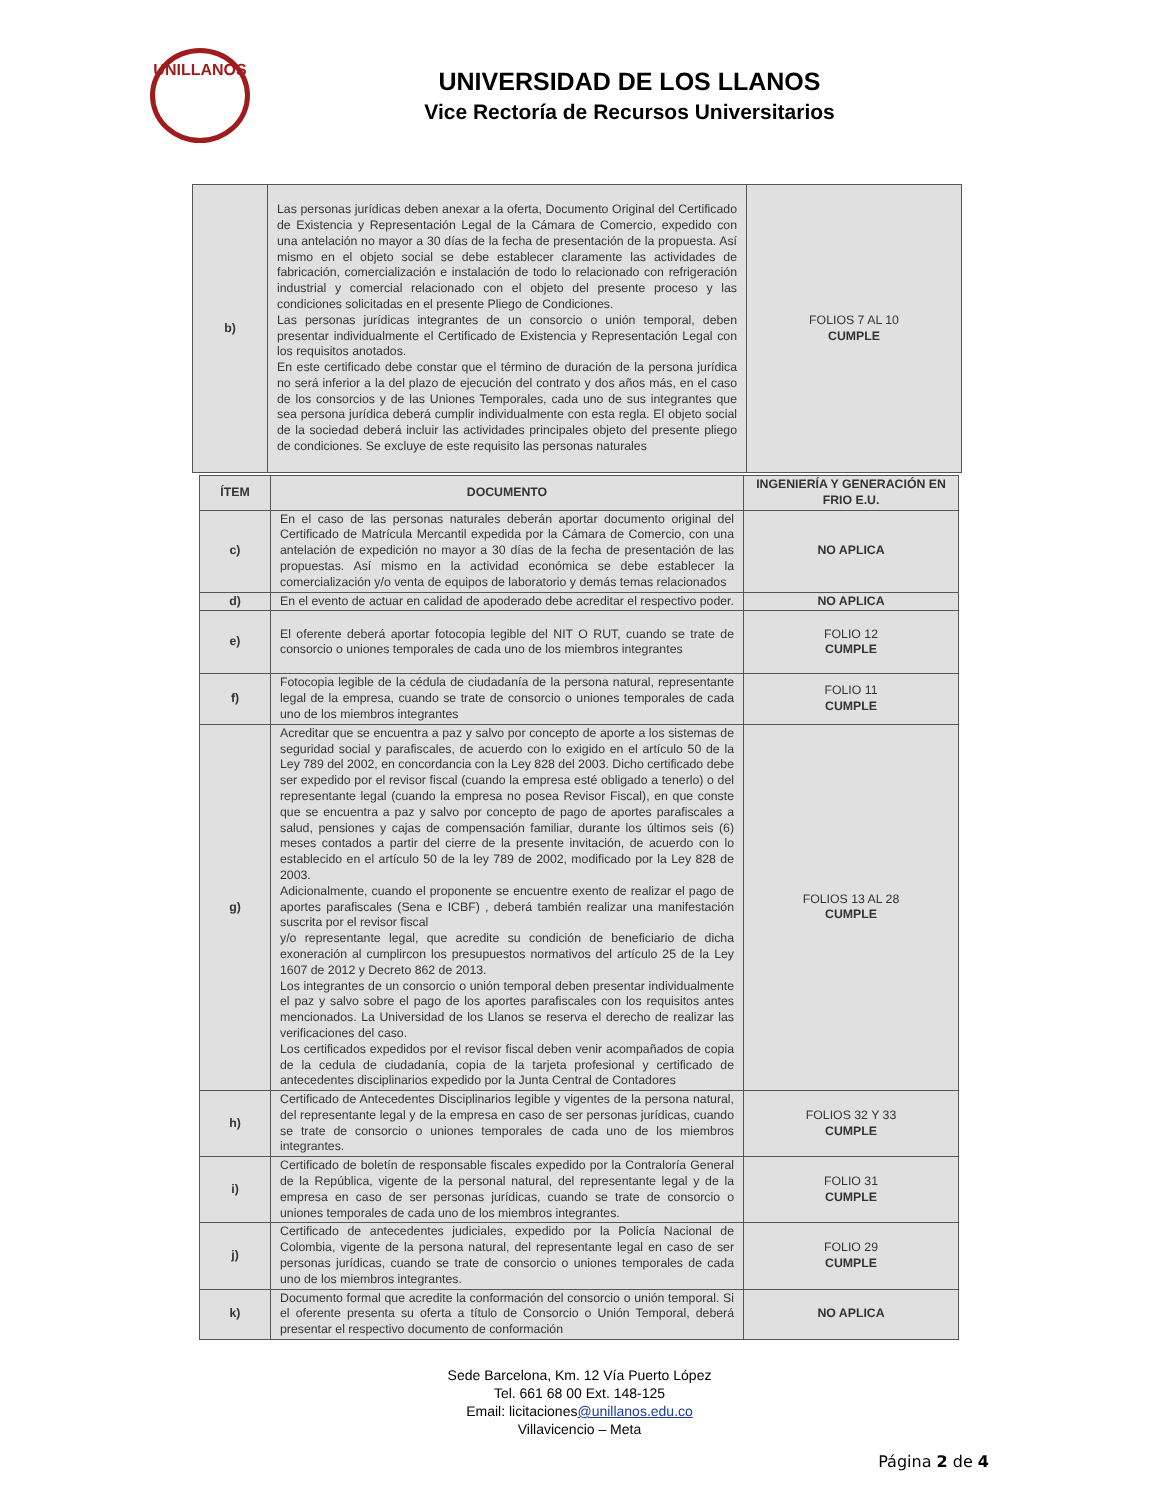UNILLANOS
UNIVERSIDAD DE LOS LLANOS
Vice Rectoría de Recursos Universitarios
| b) | Las personas jurídicas deben anexar a la oferta, Documento Original del Certificado de Existencia y Representación Legal de la Cámara de Comercio, expedido con una antelación no mayor a 30 días de la fecha de presentación de la propuesta. Así mismo en el objeto social se debe establecer claramente las actividades de fabricación, comercialización e instalación de todo lo relacionado con refrigeración industrial y comercial relacionado con el objeto del presente proceso y las condiciones solicitadas en el presente Pliego de Condiciones. Las personas jurídicas integrantes de un consorcio o unión temporal, deben presentar individualmente el Certificado de Existencia y Representación Legal con los requisitos anotados. En este certificado debe constar que el término de duración de la persona jurídica no será inferior a la del plazo de ejecución del contrato y dos años más, en el caso de los consorcios y de las Uniones Temporales, cada uno de sus integrantes que sea persona jurídica deberá cumplir individualmente con esta regla. El objeto social de la sociedad deberá incluir las actividades principales objeto del presente pliego de condiciones. Se excluye de este requisito las personas naturales | FOLIOS 7 AL 10 CUMPLE |
| ÍTEM | DOCUMENTO | INGENIERÍA Y GENERACIÓN EN FRIO E.U. |
| --- | --- | --- |
| c) | En el caso de las personas naturales deberán aportar documento original del Certificado de Matrícula Mercantil expedida por la Cámara de Comercio, con una antelación de expedición no mayor a 30 días de la fecha de presentación de las propuestas. Así mismo en la actividad económica se debe establecer la comercialización y/o venta de equipos de laboratorio y demás temas relacionados | NO APLICA |
| d) | En el evento de actuar en calidad de apoderado debe acreditar el respectivo poder. | NO APLICA |
| e) | El oferente deberá aportar fotocopia legible del NIT O RUT, cuando se trate de consorcio o uniones temporales de cada uno de los miembros integrantes | FOLIO 12 CUMPLE |
| f) | Fotocopia legible de la cédula de ciudadanía de la persona natural, representante legal de la empresa, cuando se trate de consorcio o uniones temporales de cada uno de los miembros integrantes | FOLIO 11 CUMPLE |
| g) | Acreditar que se encuentra a paz y salvo por concepto de aporte a los sistemas de seguridad social y parafiscales, de acuerdo con lo exigido en el artículo 50 de la Ley 789 del 2002, en concordancia con la Ley 828 del 2003. Dicho certificado debe ser expedido por el revisor fiscal (cuando la empresa esté obligado a tenerlo) o del representante legal (cuando la empresa no posea Revisor Fiscal), en que conste que se encuentra a paz y salvo por concepto de pago de aportes parafiscales a salud, pensiones y cajas de compensación familiar, durante los últimos seis (6) meses contados a partir del cierre de la presente invitación, de acuerdo con lo establecido en el artículo 50 de la ley 789 de 2002, modificado por la Ley 828 de 2003. Adicionalmente, cuando el proponente se encuentre exento de realizar el pago de aportes parafiscales (Sena e ICBF) , deberá también realizar una manifestación suscrita por el revisor fiscal y/o representante legal, que acredite su condición de beneficiario de dicha exoneración al cumplircon los presupuestos normativos del artículo 25 de la Ley 1607 de 2012 y Decreto 862 de 2013. Los integrantes de un consorcio o unión temporal deben presentar individualmente el paz y salvo sobre el pago de los aportes parafiscales con los requisitos antes mencionados. La Universidad de los Llanos se reserva el derecho de realizar las verificaciones del caso. Los certificados expedidos por el revisor fiscal deben venir acompañados de copia de la cedula de ciudadanía, copia de la tarjeta profesional y certificado de antecedentes disciplinarios expedido por la Junta Central de Contadores | FOLIOS 13 AL 28 CUMPLE |
| h) | Certificado de Antecedentes Disciplinarios legible y vigentes de la persona natural, del representante legal y de la empresa en caso de ser personas jurídicas, cuando se trate de consorcio o uniones temporales de cada uno de los miembros integrantes. | FOLIOS 32 Y 33 CUMPLE |
| i) | Certificado de boletín de responsable fiscales expedido por la Contraloría General de la República, vigente de la personal natural, del representante legal y de la empresa en caso de ser personas jurídicas, cuando se trate de consorcio o uniones temporales de cada uno de los miembros integrantes. | FOLIO 31 CUMPLE |
| j) | Certificado de antecedentes judiciales, expedido por la Policía Nacional de Colombia, vigente de la persona natural, del representante legal en caso de ser personas jurídicas, cuando se trate de consorcio o uniones temporales de cada uno de los miembros integrantes. | FOLIO 29 CUMPLE |
| k) | Documento formal que acredite la conformación del consorcio o unión temporal. Si el oferente presenta su oferta a título de Consorcio o Unión Temporal, deberá presentar el respectivo documento de conformación | NO APLICA |
Sede Barcelona, Km. 12 Vía Puerto López
Tel. 661 68 00 Ext. 148-125
Email: licitaciones@unillanos.edu.co
Villavicencio – Meta
Página 2 de 4